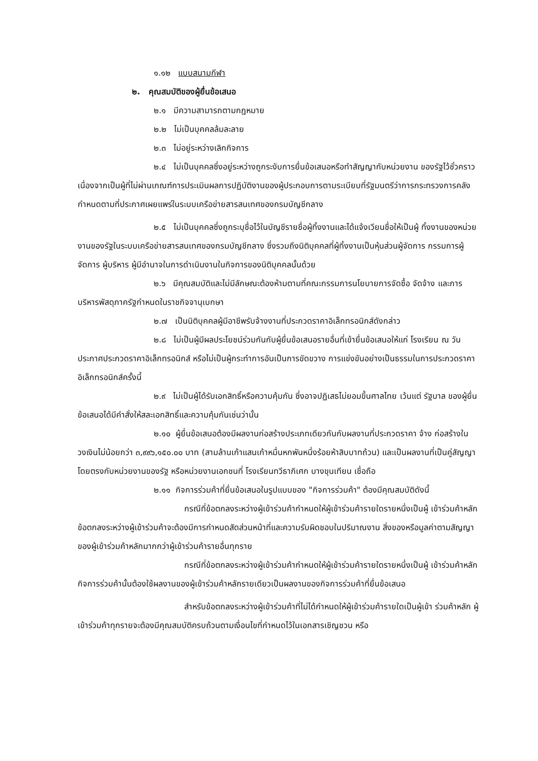๑.๑๒ แบบสนามกีฬา
๒. คุณสมบัติของผู้ยื่นข้อเสนอ
๒.๑ มีความสามารถตามกฎหมาย
๒.๒ ไม่เป็นบุคคลล้มละลาย
๒.๓ ไม่อยู่ระหว่างเลิกกิจการ
๒.๔ ไม่เป็นบุคคลซึ่งอยู่ระหว่างถูกระงับการยื่นข้อเสนอหรือทำสัญญากับหน่วยงาน ของรัฐไว้ชั่วคราว เนื่องจากเป็นผู้ที่ไม่ผ่านเกณฑ์การประเมินผลการปฏิบัติงานของผู้ประกอบการตามระเบียบที่รัฐมนตรีว่าการกระทรวงการคลังกำหนดตามที่ประกาศเผยแพร่ในระบบเครือข่ายสารสนเทศของกรมบัญชีกลาง
๒.๕ ไม่เป็นบุคคลซึ่งถูกระบุชื่อไว้ในบัญชีรายชื่อผู้ทิ้งงานและได้แจ้งเวียนชื่อให้เป็นผู้ ทิ้งงานของหน่วยงานของรัฐในระบบเครือข่ายสารสนเทศของกรมบัญชีกลาง ซึ่งรวมถึงนิติบุคคลที่ผู้ทิ้งงานเป็นหุ้นส่วนผู้จัดการ กรรมการผู้จัดการ ผู้บริหาร ผู้มีอำนาจในการดำเนินงานในกิจการของนิติบุคคลนั้นด้วย
๒.๖ มีคุณสมบัติและไม่มีลักษณะต้องห้ามตามที่คณะกรรมการนโยบายการจัดซื้อ จัดจ้าง และการบริหารพัสดุภาครัฐกำหนดในราชกิจจานุเบกษา
๒.๗ เป็นนิติบุคคลผู้มีอาชีพรับจ้างงานที่ประกวดราคาอิเล็กทรอนิกส์ดังกล่าว
๒.๘ ไม่เป็นผู้มีผลประโยชน์ร่วมกันกับผู้ยื่นข้อเสนอรายอื่นที่เข้ายื่นข้อเสนอให้แก่ โรงเรียน ณ วันประกาศประกวดราคาอิเล็กทรอนิกส์ หรือไม่เป็นผู้กระทำการอันเป็นการขัดขวาง การแข่งขันอย่างเป็นธรรมในการประกวดราคาอิเล็กทรอนิกส์ครั้งนี้
๒.๙ ไม่เป็นผู้ได้รับเอกสิทธิ์หรือความคุ้มกัน ซึ่งอาจปฏิเสธไม่ยอมขึ้นศาลไทย เว้นแต่ รัฐบาล ของผู้ยื่นข้อเสนอได้มีคำสั่งให้สละเอกสิทธิ์และความคุ้มกันเช่นว่านั้น
๒.๑๐ ผู้ยื่นข้อเสนอต้องมีผลงานก่อสร้างประเภทเดียวกันกับผลงานที่ประกวดราคา จ้าง ก่อสร้างในวงเงินไม่น้อยกว่า ๓,๙๙๖,๑๕๐.๐๐ บาท (สามล้านเก้าแสนเก้าหมื่นหกพันหนึ่งร้อยห้าสิบบาทถ้วน) และเป็นผลงานที่เป็นคู่สัญญาโดยตรงกับหน่วยงานของรัฐ หรือหน่วยงานเอกชนที่ โรงเรียนทวีธาภิเศก บางขุนเทียน เชื่อถือ
๒.๑๑ กิจการร่วมค้าที่ยื่นข้อเสนอในรูปแบบของ "กิจการร่วมค้า" ต้องมีคุณสมบัติดังนี้
กรณีที่ข้อตกลงระหว่างผู้เข้าร่วมค้ากำหนดให้ผู้เข้าร่วมค้ารายใดรายหนึ่งเป็นผู้ เข้าร่วมค้าหลัก ข้อตกลงระหว่างผู้เข้าร่วมค้าจะต้องมีการกำหนดสัดส่วนหน้าที่และความรับผิดชอบในปริมาณงาน สิ่งของหรือมูลค่าตามสัญญาของผู้เข้าร่วมค้าหลักมากกว่าผู้เข้าร่วมค้ารายอื่นทุกราย
กรณีที่ข้อตกลงระหว่างผู้เข้าร่วมค้ากำหนดให้ผู้เข้าร่วมค้ารายใดรายหนึ่งเป็นผู้ เข้าร่วมค้าหลัก กิจการร่วมค้านั้นต้องใช้ผลงานของผู้เข้าร่วมค้าหลักรายเดียวเป็นผลงานของกิจการร่วมค้าที่ยื่นข้อเสนอ
สำหรับข้อตกลงระหว่างผู้เข้าร่วมค้าที่ไม่ได้กำหนดให้ผู้เข้าร่วมค้ารายใดเป็นผู้เข้า ร่วมค้าหลัก ผู้เข้าร่วมค้าทุกรายจะต้องมีคุณสมบัติครบถ้วนตามเงื่อนไขที่กำหนดไว้ในเอกสารเชิญชวน หรือ